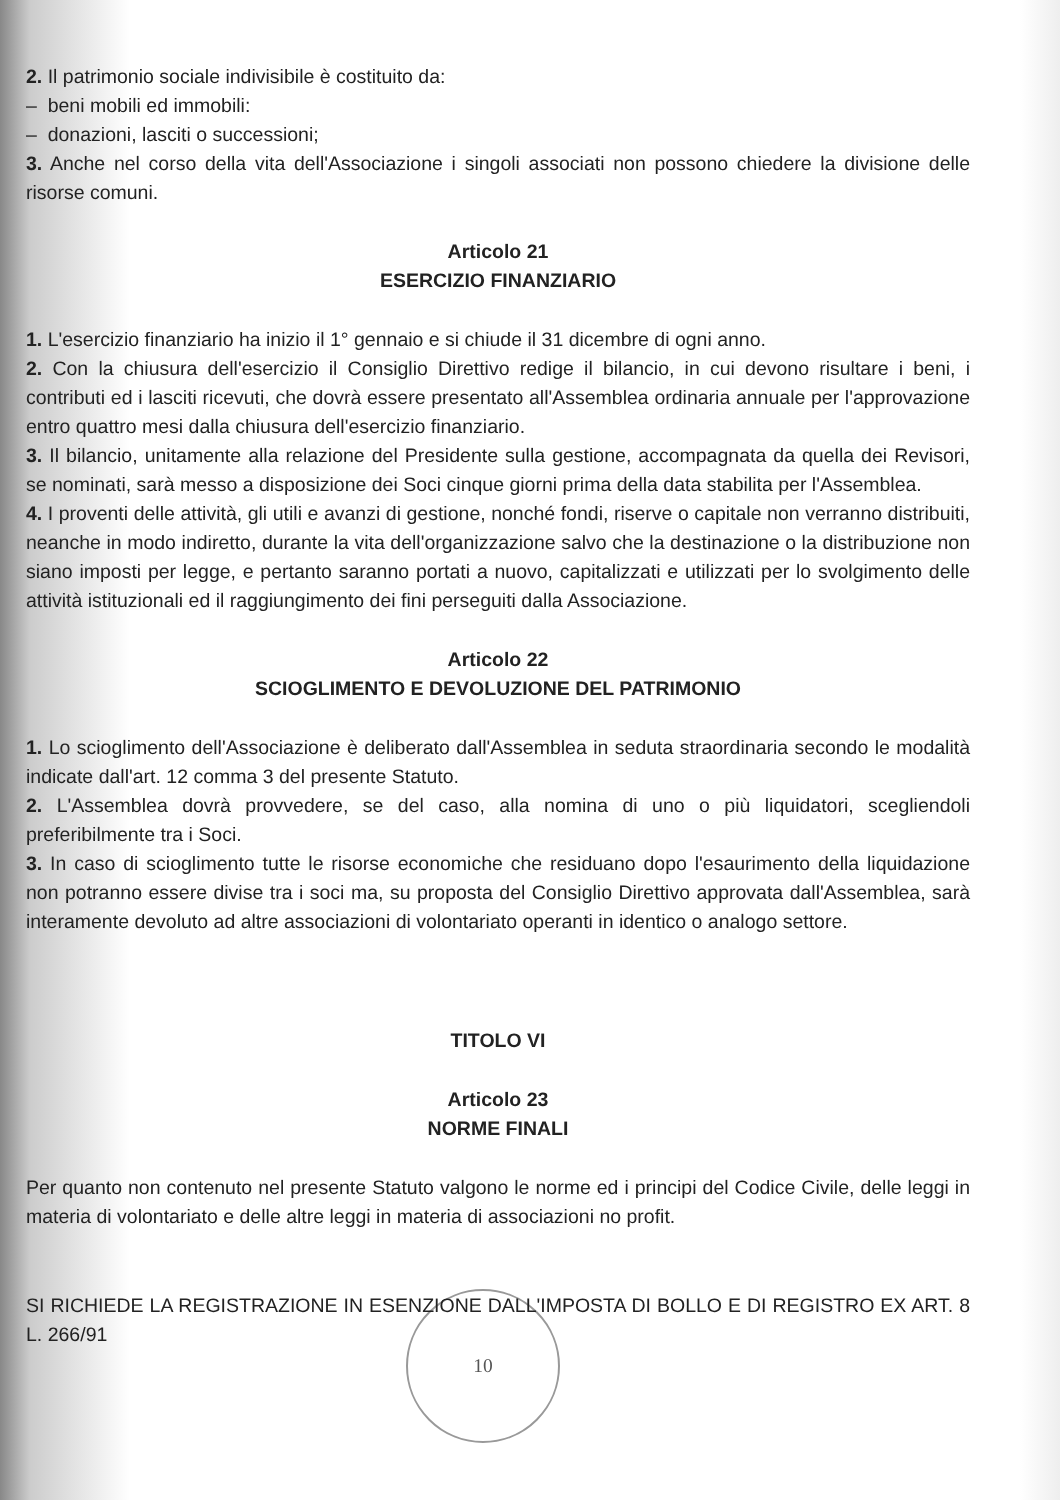2. Il patrimonio sociale indivisibile è costituito da:
– beni mobili ed immobili:
– donazioni, lasciti o successioni;
3. Anche nel corso della vita dell'Associazione i singoli associati non possono chiedere la divisione delle risorse comuni.
Articolo 21
ESERCIZIO FINANZIARIO
1. L'esercizio finanziario ha inizio il 1° gennaio e si chiude il 31 dicembre di ogni anno.
2. Con la chiusura dell'esercizio il Consiglio Direttivo redige il bilancio, in cui devono risultare i beni, i contributi ed i lasciti ricevuti, che dovrà essere presentato all'Assemblea ordinaria annuale per l'approvazione entro quattro mesi dalla chiusura dell'esercizio finanziario.
3. Il bilancio, unitamente alla relazione del Presidente sulla gestione, accompagnata da quella dei Revisori, se nominati, sarà messo a disposizione dei Soci cinque giorni prima della data stabilita per l'Assemblea.
4. I proventi delle attività, gli utili e avanzi di gestione, nonché fondi, riserve o capitale non verranno distribuiti, neanche in modo indiretto, durante la vita dell'organizzazione salvo che la destinazione o la distribuzione non siano imposti per legge, e pertanto saranno portati a nuovo, capitalizzati e utilizzati per lo svolgimento delle attività istituzionali ed il raggiungimento dei fini perseguiti dalla Associazione.
Articolo 22
SCIOGLIMENTO E DEVOLUZIONE DEL PATRIMONIO
1. Lo scioglimento dell'Associazione è deliberato dall'Assemblea in seduta straordinaria secondo le modalità indicate dall'art. 12 comma 3 del presente Statuto.
2. L'Assemblea dovrà provvedere, se del caso, alla nomina di uno o più liquidatori, scegliendoli preferibilmente tra i Soci.
3. In caso di scioglimento tutte le risorse economiche che residuano dopo l'esaurimento della liquidazione non potranno essere divise tra i soci ma, su proposta del Consiglio Direttivo approvata dall'Assemblea, sarà interamente devoluto ad altre associazioni di volontariato operanti in identico o analogo settore.
TITOLO VI
Articolo 23
NORME FINALI
Per quanto non contenuto nel presente Statuto valgono le norme ed i principi del Codice Civile, delle leggi in materia di volontariato e delle altre leggi in materia di associazioni no profit.
SI RICHIEDE LA REGISTRAZIONE IN ESENZIONE DALL'IMPOSTA DI BOLLO E DI REGISTRO EX ART. 8 L. 266/91
10